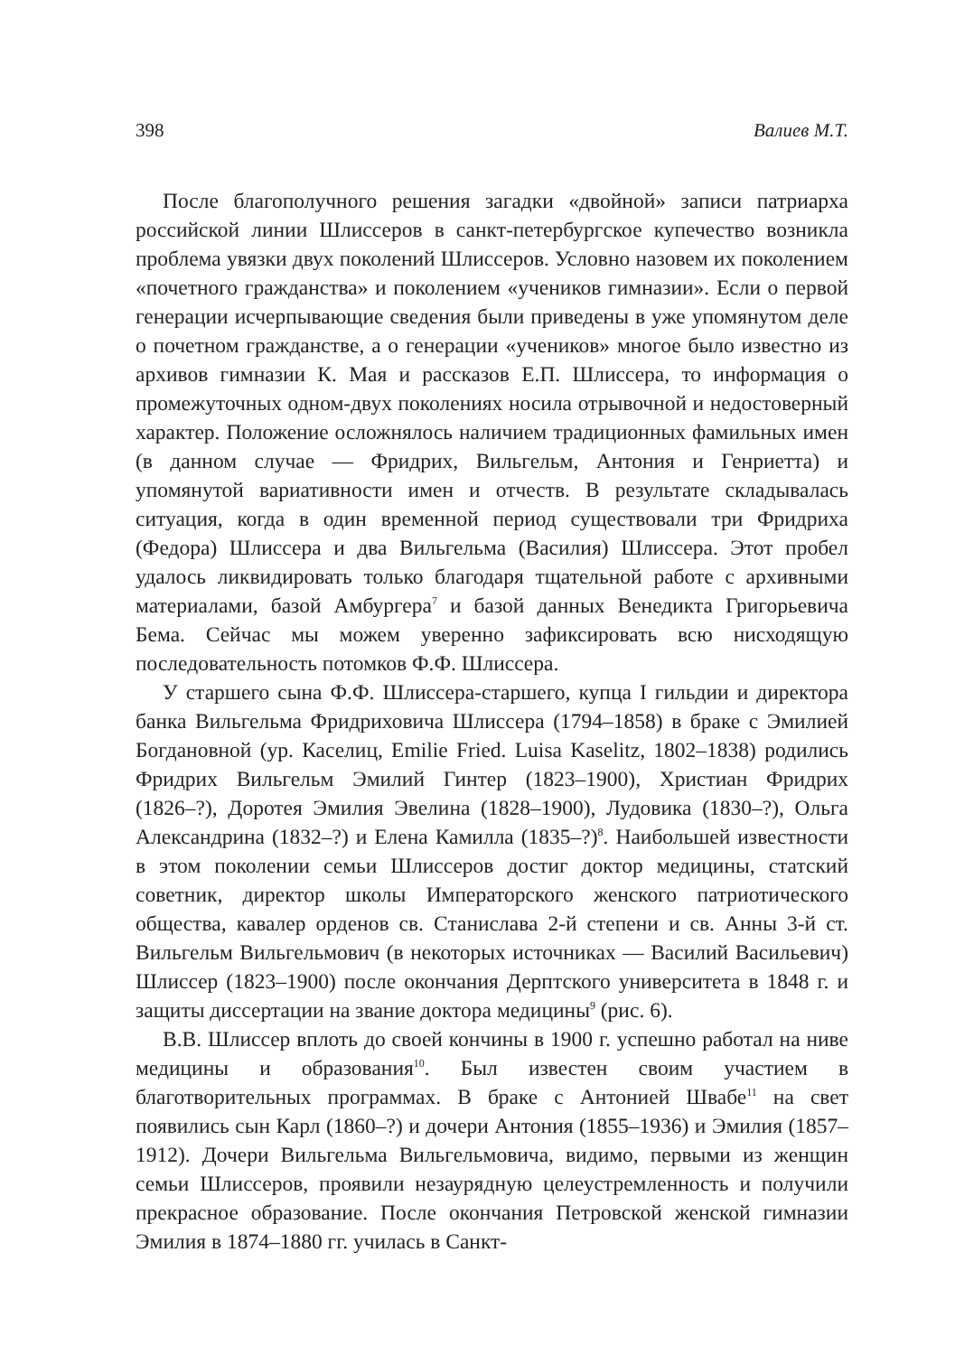398 Валиев М.Т.
После благополучного решения загадки «двойной» записи патриарха российской линии Шлиссеров в санкт-петербургское купечество возникла проблема увязки двух поколений Шлиссеров. Условно назовем их поколением «почетного гражданства» и поколением «учеников гимназии». Если о первой генерации исчерпывающие сведения были приведены в уже упомянутом деле о почетном гражданстве, а о генерации «учеников» многое было известно из архивов гимназии К. Мая и рассказов Е.П. Шлиссера, то информация о промежуточных одном-двух поколениях носила отрывочной и недостоверный характер. Положение осложнялось наличием традиционных фамильных имен (в данном случае — Фридрих, Вильгельм, Антония и Генриетта) и упомянутой вариативности имен и отчеств. В результате складывалась ситуация, когда в один временной период существовали три Фридриха (Федора) Шлиссера и два Вильгельма (Василия) Шлиссера. Этот пробел удалось ликвидировать только благодаря тщательной работе с архивными материалами, базой Амбургера<sup>7</sup> и базой данных Венедикта Григорьевича Бема. Сейчас мы можем уверенно зафиксировать всю нисходящую последовательность потомков Ф.Ф. Шлиссера.
У старшего сына Ф.Ф. Шлиссера-старшего, купца I гильдии и директора банка Вильгельма Фридриховича Шлиссера (1794–1858) в браке с Эмилией Богдановной (ур. Каселиц, Emilie Fried. Luisa Kaselitz, 1802–1838) родились Фридрих Вильгельм Эмилий Гинтер (1823–1900), Христиан Фридрих (1826–?), Доротея Эмилия Эвелина (1828–1900), Лудовика (1830–?), Ольга Александрина (1832–?) и Елена Камилла (1835–?)<sup>8</sup>. Наибольшей известности в этом поколении семьи Шлиссеров достиг доктор медицины, статский советник, директор школы Императорского женского патриотического общества, кавалер орденов св. Станислава 2-й степени и св. Анны 3-й ст. Вильгельм Вильгельмович (в некоторых источниках — Василий Васильевич) Шлиссер (1823–1900) после окончания Дерптского университета в 1848 г. и защиты диссертации на звание доктора медицины<sup>9</sup> (рис. 6).
В.В. Шлиссер вплоть до своей кончины в 1900 г. успешно работал на ниве медицины и образования<sup>10</sup>. Был известен своим участием в благотворительных программах. В браке с Антонией Швабе<sup>11</sup> на свет появились сын Карл (1860–?) и дочери Антония (1855–1936) и Эмилия (1857–1912). Дочери Вильгельма Вильгельмовича, видимо, первыми из женщин семьи Шлиссеров, проявили незаурядную целеустремленность и получили прекрасное образование. После окончания Петровской женской гимназии Эмилия в 1874–1880 гг. училась в Санкт-